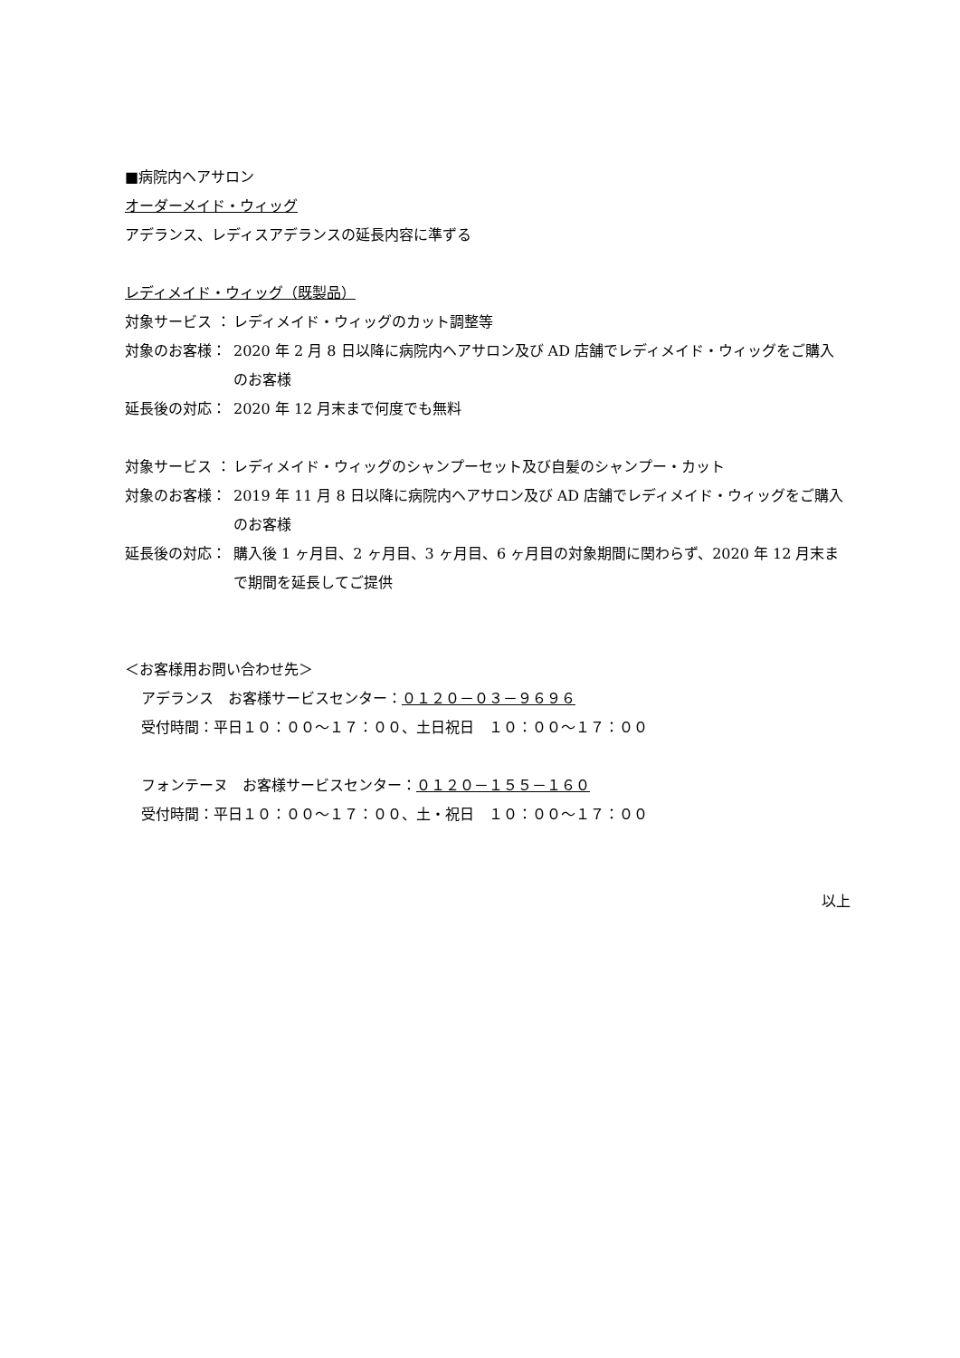■病院内ヘアサロン
オーダーメイド・ウィッグ
アデランス、レディスアデランスの延長内容に準ずる
レディメイド・ウィッグ（既製品）
対象サービス ： レディメイド・ウィッグのカット調整等
対象のお客様： 2020 年 2 月 8 日以降に病院内ヘアサロン及び AD 店舗でレディメイド・ウィッグをご購入のお客様
延長後の対応： 2020 年 12 月末まで何度でも無料
対象サービス ： レディメイド・ウィッグのシャンプーセット及び自髪のシャンプー・カット
対象のお客様： 2019 年 11 月 8 日以降に病院内ヘアサロン及び AD 店舗でレディメイド・ウィッグをご購入のお客様
延長後の対応： 購入後 1 ヶ月目、2 ヶ月目、3 ヶ月目、6 ヶ月目の対象期間に関わらず、2020 年 12 月末まで期間を延長してご提供
＜お客様用お問い合わせ先＞
アデランス　お客様サービスセンター：０１２０－０３－９６９６
受付時間：平日１０：００～１７：００、土日祝日　１０：００～１７：００
フォンテーヌ　お客様サービスセンター：０１２０－１５５－１６０
受付時間：平日１０：００～１７：００、土・祝日　１０：００～１７：００
以上